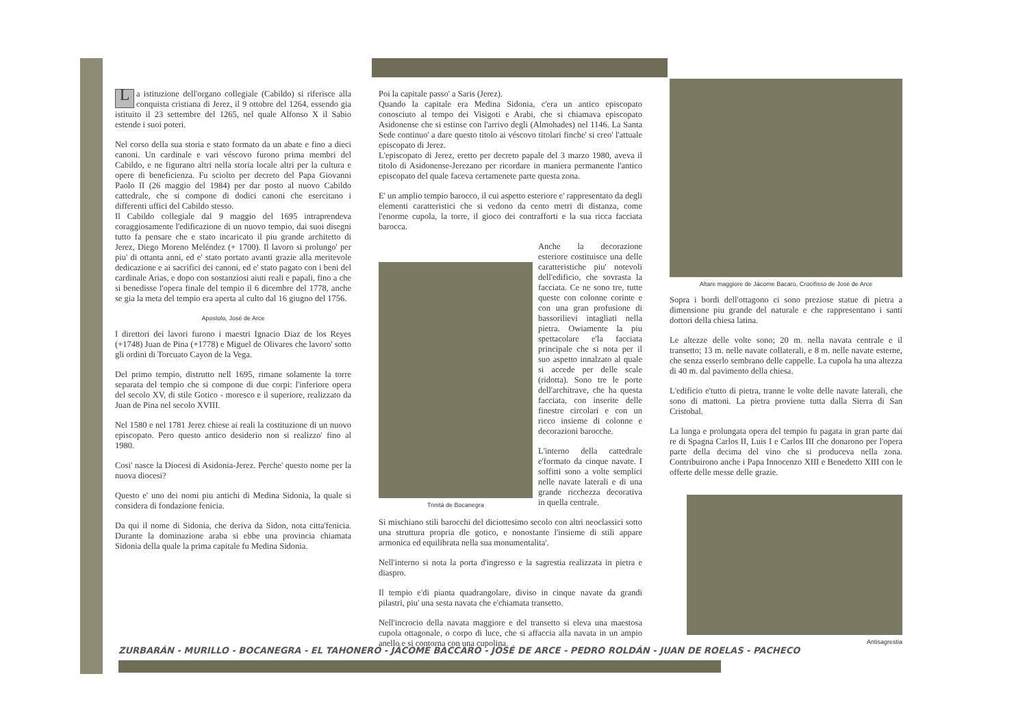La istituzione dell'organo collegiale (Cabildo) si riferisce alla conquista cristiana di Jerez, il 9 ottobre del 1264, essendo gia istituito il 23 settembre del 1265, nel quale Alfonso X il Sabio estende i suoi poteri.
Nel corso della sua storia e stato formato da un abate e fino a dieci canoni. Un cardinale e vari véscovo furono prima membri del Cabildo, e ne figurano altri nella storia locale altri per la cultura e opere di beneficienza. Fu sciolto per decreto del Papa Giovanni Paolo II (26 maggio del 1984) per dar posto al nuovo Cabildo cattedrale, che si compone di dodici canoni che esercitano i differenti uffici del Cabildo stesso.
Il Cabildo collegiale dal 9 maggio del 1695 intraprendeva coraggiosamente l'edificazione di un nuovo tempio, dai suoi disegni tutto fa pensare che e stato incaricato il piu grande architetto di Jerez, Diego Moreno Meléndez (+ 1700). Il lavoro si prolungo' per piu' di ottanta anni, ed e' stato portato avanti grazie alla meritevole dedicazione e ai sacrifici dei canoni, ed e' stato pagato con i beni del cardinale Arias, e dopo con sostanziosi aiuti reali e papali, fino a che si benedisse l'opera finale del tempio il 6 dicembre del 1778, anche se gia la meta del tempio era aperta al culto dal 16 giugno del 1756.
Apostolo, José de Arce
I direttori dei lavori furono i maestri Ignacio Diaz de los Reyes (+1748) Juan de Pina (+1778) e Miguel de Olivares che lavoro' sotto gli ordini di Torcuato Cayon de la Vega.
Del primo tempio, distrutto nell 1695, rimane solamente la torre separata del tempio che si compone di due corpi: l'inferiore opera del secolo XV, di stile Gotico - moresco e il superiore, realizzato da Juan de Pina nel secolo XVIII.
Nel 1580 e nel 1781 Jerez chiese ai reali la costituzione di un nuovo episcopato. Pero questo antico desiderio non si realizzo' fino al 1980.
Cosi' nasce la Diocesi di Asidonia-Jerez. Perche' questo nome per la nuova diocesi?
Questo e' uno dei nomi piu antichi di Medina Sidonia, la quale si considera di fondazione fenicia.
Da qui il nome di Sidonia, che deriva da Sidon, nota citta'fenicia. Durante la dominazione araba si ebbe una provincia chiamata Sidonia della quale la prima capitale fu Medina Sidonia.
Poi la capitale passo' a Saris (Jerez).
Quando la capitale era Medina Sidonia, c'era un antico episcopato conosciuto al tempo dei Visigoti e Arabi, che si chiamava episcopato Asidonense che si estinse con l'arrivo degli (Almohades) nel 1146. La Santa Sede continuo' a dare questo titolo ai véscovo titolari finche' si creo' l'attuale episcopato di Jerez.
L'episcopato di Jerez, eretto per decreto papale del 3 marzo 1980, aveva il titolo di Asidonense-Jerezano per ricordare in maniera permanente l'antico episcopato del quale faceva certamenete parte questa zona.
E' un amplio tempio barocco, il cui aspetto esteriore e' rappresentato da degli elementi caratteristici che si vedono da cento metri di distanza, come l'enorme cupola, la torre, il gioco dei contrafforti e la sua ricca facciata barocca.
Trinitá de Bocanegra
Anche la decorazione esteriore costituisce una delle caratteristiche piu' notevoli dell'edificio, che sovrasta la facciata. Ce ne sono tre, tutte queste con colonne corinte e con una gran profusione di bassorilievi intagliati nella pietra. Owiamente la piu spettacolare e'la facciata principale che si nota per il suo aspetto innalzato al quale si accede per delle scale (ridotta). Sono tre le porte dell'architrave, che ha questa facciata, con inserite delle finestre circolari e con un ricco insieme di colonne e decorazioni barocche.
L'interno della cattedrale e'formato da cinque navate. I soffitti sono a volte semplici nelle navate laterali e di una grande ricchezza decorativa in quella centrale.
Si mischiano stili barocchi del diciottesimo secolo con altri neoclassici sotto una struttura propria dle gotico, e nonostante l'insieme di stili appare armonica ed equilibrata nella sua monumentalita'.
Nell'interno si nota la porta d'ingresso e la sagrestia realizzata in pietra e diaspro.
Il tempio e'di pianta quadrangolare, diviso in cinque navate da grandi pilastri, piu' una sesta navata che e'chiamata transetto.
Nell'incrocio della navata maggiore e del transetto si eleva una maestosa cupola ottagonale, o corpo di luce, che si affaccia alla navata in un ampio anello e si contorna con una cupolina.
Altare maggiore de Jácome Bacaro, Crocifisso de José de Arce
Sopra i bordi dell'ottagono ci sono preziose statue di pietra a dimensione piu grande del naturale e che rappresentano i santi dottori della chiesa latina.
Le altezze delle volte sono; 20 m. nella navata centrale e il transetto; 13 m. nelle navate collaterali, e 8 m. nelle navate esterne, che senza esserlo sembrano delle cappelle. La cupola ha una altezza di 40 m. dal pavimento della chiesa.
L'edificio e'tutto di pietra, tranne le volte delle navate laterali, che sono di mattoni. La pietra proviene tutta dalla Sierra di San Cristobal.
La lunga e prolungata opera del tempio fu pagata in gran parte dai re di Spagna Carlos II, Luis I e Carlos III che donarono per l'opera parte della decima del vino che si produceva nella zona. Contribuirono anche i Papa Innocenzo XIII e Benedetto XIII con le offerte delle messe delle grazie.
Antisagrestia
ZURBARÁN - MURILLO - BOCANEGRA - EL TAHONERO - JÁCOME BACCARO - JOSÉ DE ARCE - PEDRO ROLDÁN - JUAN DE ROELAS - PACHECO